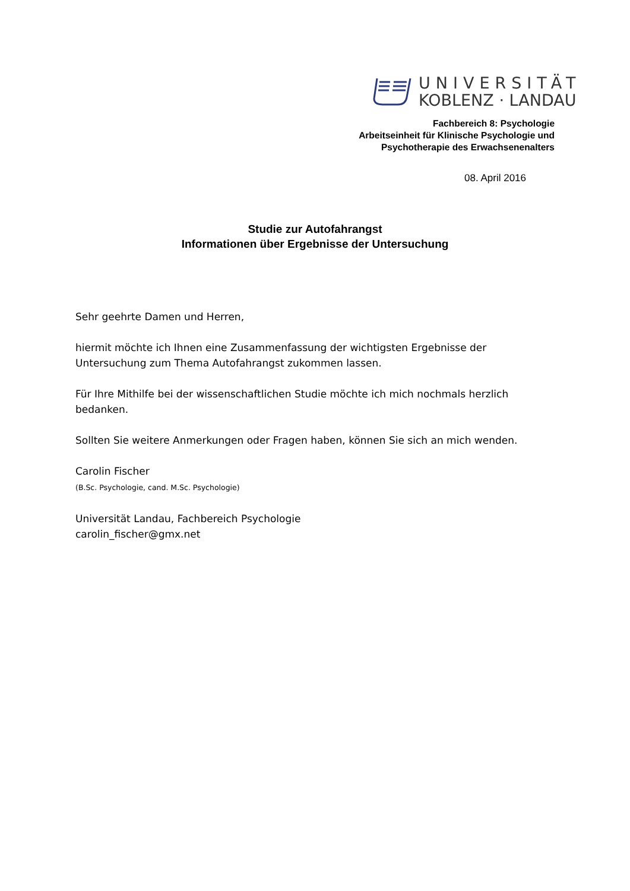UNIVERSITÄT
KOBLENZ · LANDAU
Fachbereich 8: Psychologie
Arbeitseinheit für Klinische Psychologie und
Psychotherapie des Erwachsenenalters
08. April 2016
Studie zur Autofahrangst
Informationen über Ergebnisse der Untersuchung
Sehr geehrte Damen und Herren,
hiermit möchte ich Ihnen eine Zusammenfassung der wichtigsten Ergebnisse der Untersuchung zum Thema Autofahrangst zukommen lassen.
Für Ihre Mithilfe bei der wissenschaftlichen Studie möchte ich mich nochmals herzlich bedanken.
Sollten Sie weitere Anmerkungen oder Fragen haben, können Sie sich an mich wenden.
Carolin Fischer
(B.Sc. Psychologie, cand. M.Sc. Psychologie)
Universität Landau, Fachbereich Psychologie
carolin_fischer@gmx.net